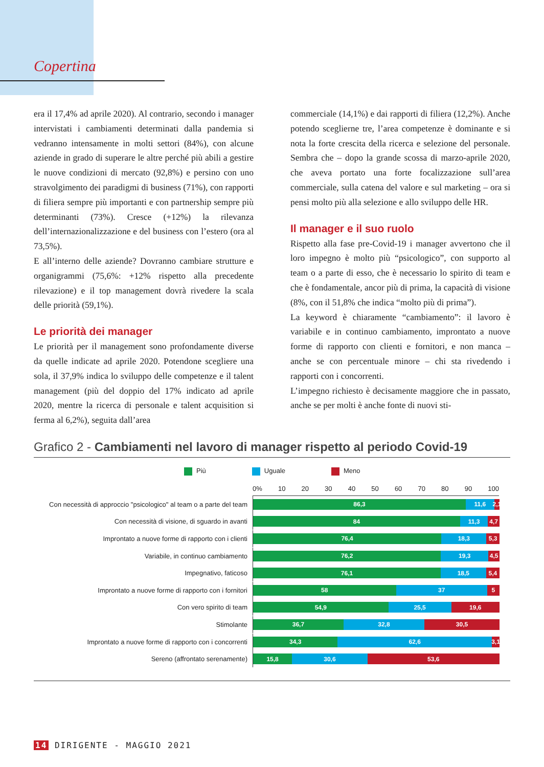Copertina
era il 17,4% ad aprile 2020). Al contrario, secondo i manager intervistati i cambiamenti determinati dalla pandemia si vedranno intensamente in molti settori (84%), con alcune aziende in grado di superare le altre perché più abili a gestire le nuove condizioni di mercato (92,8%) e persino con uno stravolgimento dei paradigmi di business (71%), con rapporti di filiera sempre più importanti e con partnership sempre più determinanti (73%). Cresce (+12%) la rilevanza dell’internazionalizzazione e del business con l’estero (ora al 73,5%).
E all’interno delle aziende? Dovranno cambiare strutture e organigrammi (75,6%: +12% rispetto alla precedente rilevazione) e il top management dovrà rivedere la scala delle priorità (59,1%).
Le priorità dei manager
Le priorità per il management sono profondamente diverse da quelle indicate ad aprile 2020. Potendone scegliere una sola, il 37,9% indica lo sviluppo delle competenze e il talent management (più del doppio del 17% indicato ad aprile 2020, mentre la ricerca di personale e talent acquisition si ferma al 6,2%), seguita dall’area
commerciale (14,1%) e dai rapporti di filiera (12,2%). Anche potendo sceglierne tre, l’area competenze è dominante e si nota la forte crescita della ricerca e selezione del personale. Sembra che – dopo la grande scossa di marzo-aprile 2020, che aveva portato una forte focalizzazione sull’area commerciale, sulla catena del valore e sul marketing – ora si pensi molto più alla selezione e allo sviluppo delle HR.
Il manager e il suo ruolo
Rispetto alla fase pre-Covid-19 i manager avvertono che il loro impegno è molto più “psicologico”, con supporto al team o a parte di esso, che è necessario lo spirito di team e che è fondamentale, ancor più di prima, la capacità di visione (8%, con il 51,8% che indica “molto più di prima”).
La keyword è chiaramente “cambiamento”: il lavoro è variabile e in continuo cambiamento, improntato a nuove forme di rapporto con clienti e fornitori, e non manca – anche se con percentuale minore – chi sta rivedendo i rapporti con i concorrenti.
L’impegno richiesto è decisamente maggiore che in passato, anche se per molti è anche fonte di nuovi sti-
Grafico 2 - Cambiamenti nel lavoro di manager rispetto al periodo Covid-19
Più Uguale Meno
0% 10 20 30 40 50 60 70 80 90 100
Con necessità di approccio "psicologico" al team o a parte del team
86,3 11,6 2,1
Con necessità di visione, di sguardo in avanti
84 11,3 4,7
Improntato a nuove forme di rapporto con i clienti
76,4 18,3 5,3
Variabile, in continuo cambiamento
76,2 19,3 4,5
Impegnativo, faticoso
76,1 18,5 5,4
Improntato a nuove forme di rapporto con i fornitori
58 37 5
Con vero spirito di team
54,9 25,5 19,6
Stimolante
36,7 32,8 30,5
Improntato a nuove forme di rapporto con i concorrenti
34,3 62,6 3,1
Sereno (affrontato serenamente)
15,8 30,6 53,6
14 DIRIGENTE - MAGGIO 2021